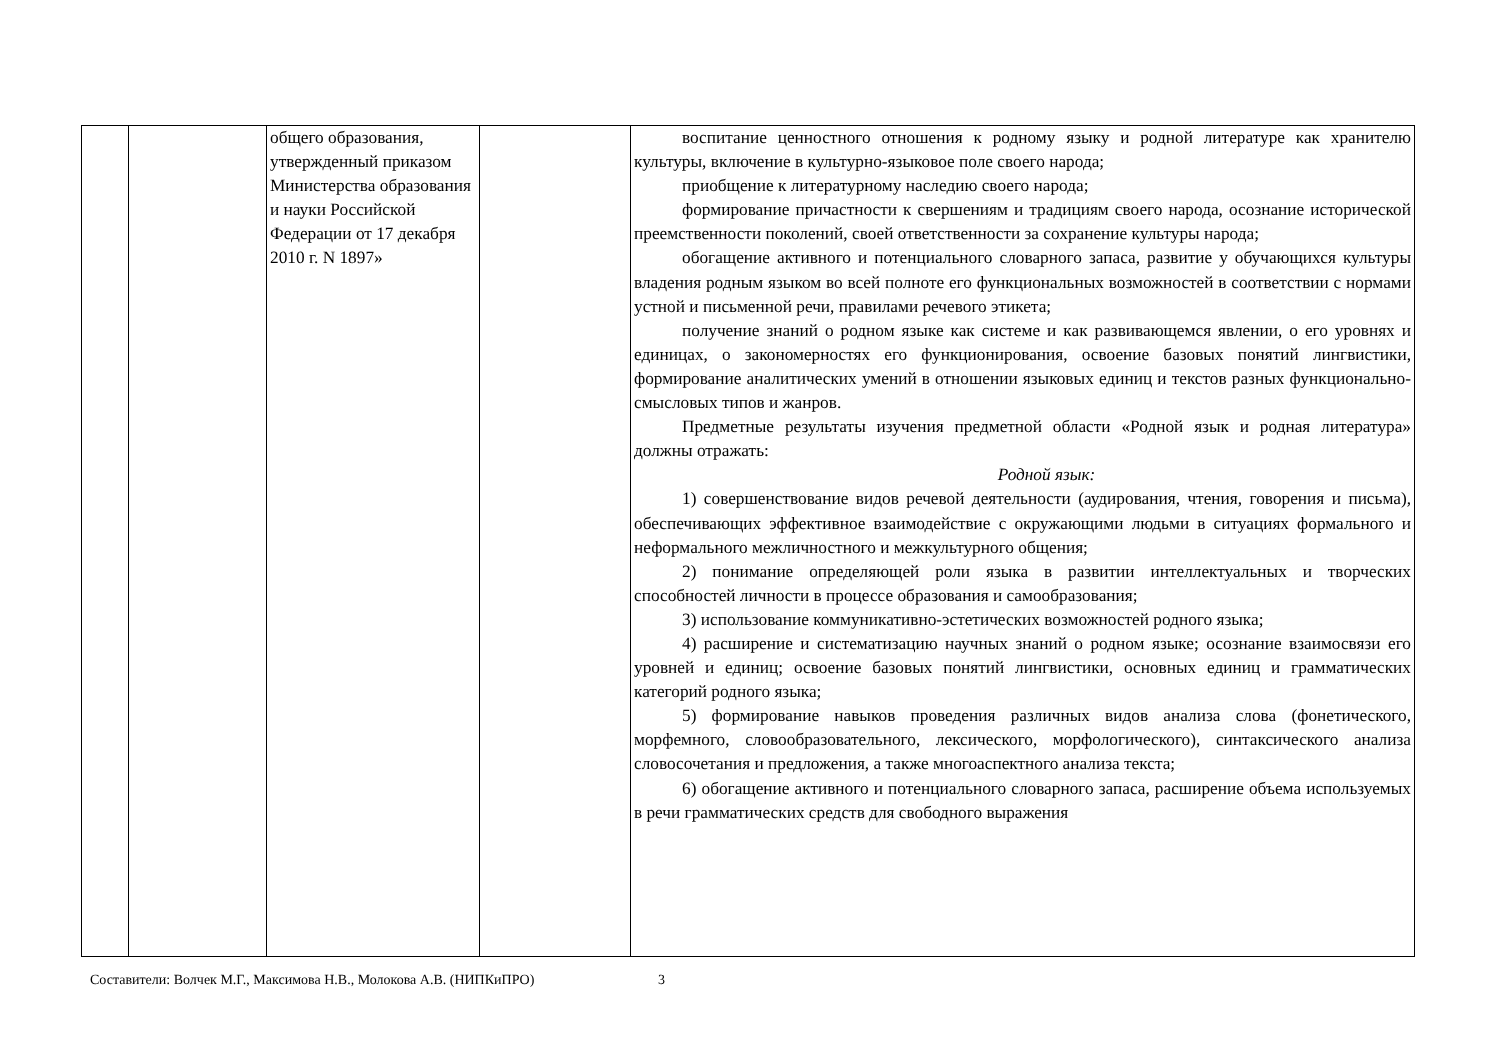| | | общего образования, утвержденный приказом Министерства образования и науки Российской Федерации от 17 декабря 2010 г. N 1897» | | воспитание ценностного отношения к родному языку и родной литературе как хранителю культуры, включение в культурно-языковое поле своего народа; приобщение к литературному наследию своего народа; формирование причастности к свершениям и традициям своего народа, осознание исторической преемственности поколений, своей ответственности за сохранение культуры народа; обогащение активного и потенциального словарного запаса, развитие у обучающихся культуры владения родным языком во всей полноте его функциональных возможностей в соответствии с нормами устной и письменной речи, правилами речевого этикета; получение знаний о родном языке как системе и как развивающемся явлении, о его уровнях и единицах, о закономерностях его функционирования, освоение базовых понятий лингвистики, формирование аналитических умений в отношении языковых единиц и текстов разных функционально-смысловых типов и жанров. Предметные результаты изучения предметной области «Родной язык и родная литература» должны отражать: Родной язык: 1) совершенствование видов речевой деятельности (аудирования, чтения, говорения и письма), обеспечивающих эффективное взаимодействие с окружающими людьми в ситуациях формального и неформального межличностного и межкультурного общения; 2) понимание определяющей роли языка в развитии интеллектуальных и творческих способностей личности в процессе образования и самообразования; 3) использование коммуникативно-эстетических возможностей родного языка; 4) расширение и систематизацию научных знаний о родном языке; осознание взаимосвязи его уровней и единиц; освоение базовых понятий лингвистики, основных единиц и грамматических категорий родного языка; 5) формирование навыков проведения различных видов анализа слова (фонетического, морфемного, словообразовательного, лексического, морфологического), синтаксического анализа словосочетания и предложения, а также многоаспектного анализа текста; 6) обогащение активного и потенциального словарного запаса, расширение объема используемых в речи грамматических средств для свободного выражения |
Составители: Волчек М.Г., Максимова Н.В., Молокова А.В. (НИПКиПРО) 3